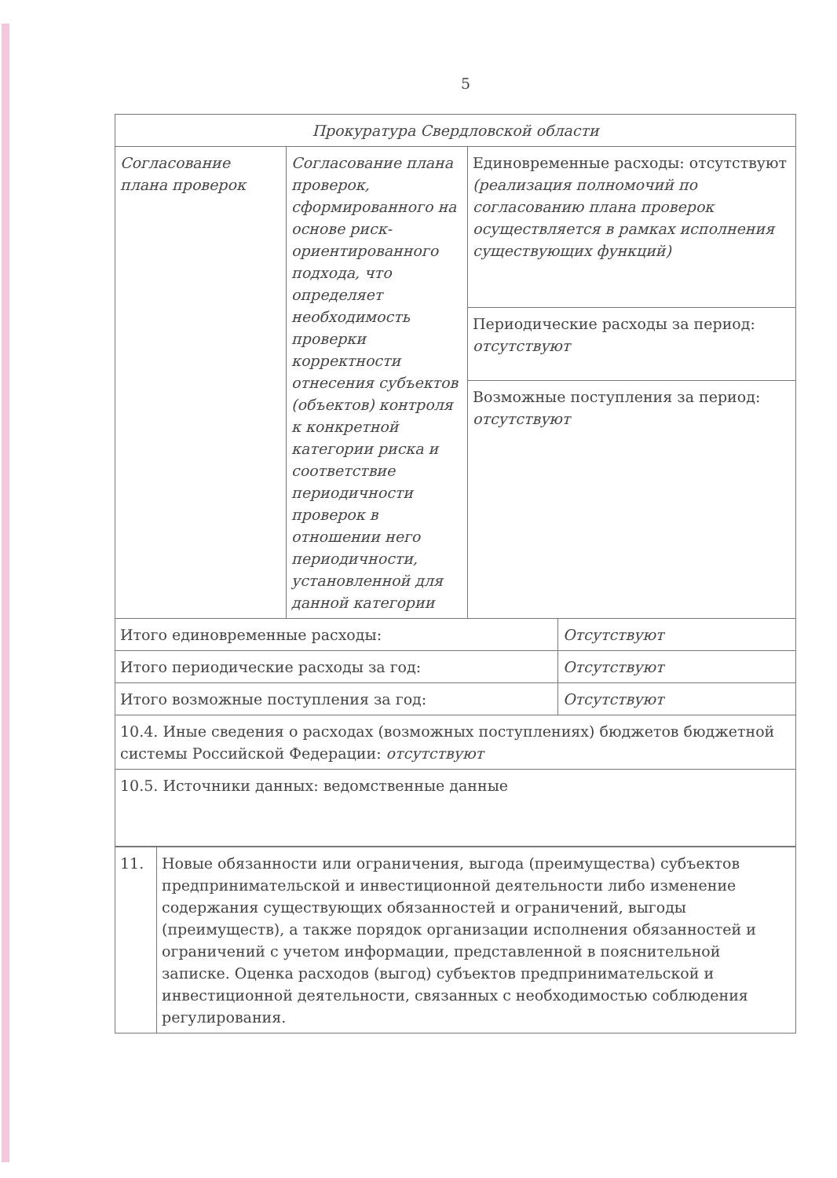5
| Прокуратура Свердловской области | | | |
| Согласование плана проверок | Согласование плана проверок, сформированного на основе риск-ориентированного подхода, что определяет необходимость проверки корректности отнесения субъектов (объектов) контроля к конкретной категории риска и соответствие периодичности проверок в отношении него периодичности, установленной для данной категории | Единовременные расходы: отсутствуют (реализация полномочий по согласованию плана проверок осуществляется в рамках исполнения существующих функций) | |
| | | Периодические расходы за период: отсутствуют | |
| | | Возможные поступления за период: отсутствуют | |
| Итого единовременные расходы: | | | Отсутствуют |
| Итого периодические расходы за год: | | | Отсутствуют |
| Итого возможные поступления за год: | | | Отсутствуют |
| 10.4. Иные сведения о расходах (возможных поступлениях) бюджетов бюджетной системы Российской Федерации: отсутствуют | | | |
| 10.5. Источники данных: ведомственные данные | | | |
| 11. | Новые обязанности или ограничения, выгода (преимущества) субъектов предпринимательской и инвестиционной деятельности либо изменение содержания существующих обязанностей и ограничений, выгоды (преимуществ), а также порядок организации исполнения обязанностей и ограничений с учетом информации, представленной в пояснительной записке. Оценка расходов (выгод) субъектов предпринимательской и инвестиционной деятельности, связанных с необходимостью соблюдения регулирования. |